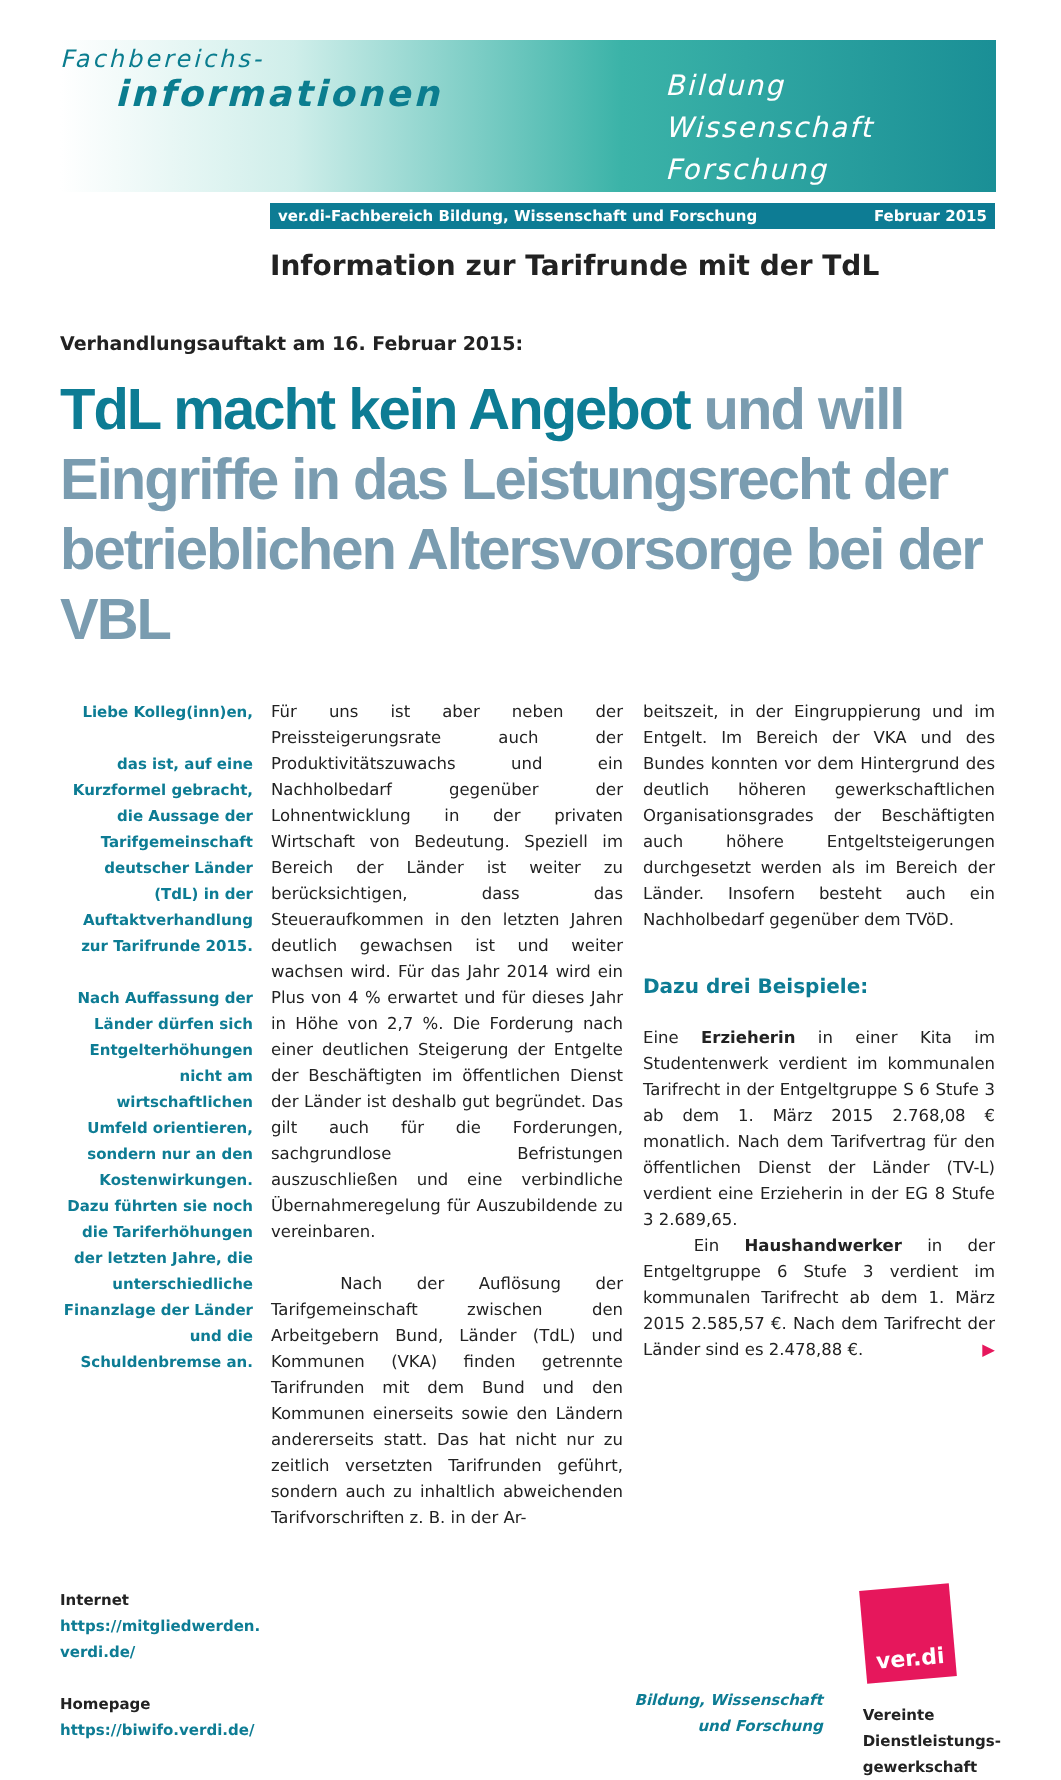Fachbereichs-
informationen
Bildung
Wissenschaft
Forschung
ver.di-Fachbereich Bildung, Wissenschaft und Forschung Februar 2015
Information zur Tarifrunde mit der TdL
Verhandlungsauftakt am 16. Februar 2015:
TdL macht kein Angebot und will Eingriffe in das Leistungsrecht der betrieblichen Altersvorsorge bei der VBL
Liebe Kolleg(inn)en,
das ist, auf eine Kurzformel gebracht, die Aussage der Tarifgemeinschaft deutscher Länder (TdL) in der Auftaktverhandlung zur Tarifrunde 2015.
Nach Auffassung der Länder dürfen sich Entgelterhöhungen nicht am wirtschaftlichen Umfeld orientieren, sondern nur an den Kostenwirkungen. Dazu führten sie noch die Tariferhöhungen der letzten Jahre, die unterschiedliche Finanzlage der Länder und die Schuldenbremse an.
Für uns ist aber neben der Preissteigerungsrate auch der Produktivitätszuwachs und ein Nachholbedarf gegenüber der Lohnentwicklung in der privaten Wirtschaft von Bedeutung. Speziell im Bereich der Länder ist weiter zu berücksichtigen, dass das Steueraufkommen in den letzten Jahren deutlich gewachsen ist und weiter wachsen wird. Für das Jahr 2014 wird ein Plus von 4 % erwartet und für dieses Jahr in Höhe von 2,7 %. Die Forderung nach einer deutlichen Steigerung der Entgelte der Beschäftigten im öffentlichen Dienst der Länder ist deshalb gut begründet. Das gilt auch für die Forderungen, sachgrundlose Befristungen auszuschließen und eine verbindliche Übernahmeregelung für Auszubildende zu vereinbaren.
Nach der Auflösung der Tarifgemeinschaft zwischen den Arbeitgebern Bund, Länder (TdL) und Kommunen (VKA) finden getrennte Tarifrunden mit dem Bund und den Kommunen einerseits sowie den Ländern andererseits statt. Das hat nicht nur zu zeitlich versetzten Tarifrunden geführt, sondern auch zu inhaltlich abweichenden Tarifvorschriften z. B. in der Ar-
beitszeit, in der Eingruppierung und im Entgelt. Im Bereich der VKA und des Bundes konnten vor dem Hintergrund des deutlich höheren gewerkschaftlichen Organisationsgrades der Beschäftigten auch höhere Entgeltsteigerungen durchgesetzt werden als im Bereich der Länder. Insofern besteht auch ein Nachholbedarf gegenüber dem TVöD.
Dazu drei Beispiele:
Eine Erzieherin in einer Kita im Studentenwerk verdient im kommunalen Tarifrecht in der Entgeltgruppe S 6 Stufe 3 ab dem 1. März 2015 2.768,08 € monatlich. Nach dem Tarifvertrag für den öffentlichen Dienst der Länder (TV-L) verdient eine Erzieherin in der EG 8 Stufe 3 2.689,65.
Ein Haushandwerker in der Entgeltgruppe 6 Stufe 3 verdient im kommunalen Tarifrecht ab dem 1. März 2015 2.585,57 €. Nach dem Tarifrecht der Länder sind es 2.478,88 €. ▶
Internet
https://mitgliedwerden.
verdi.de/
Homepage
https://biwifo.verdi.de/
Bildung, Wissenschaft
und Forschung
ver.di
Vereinte
Dienstleistungs-
gewerkschaft